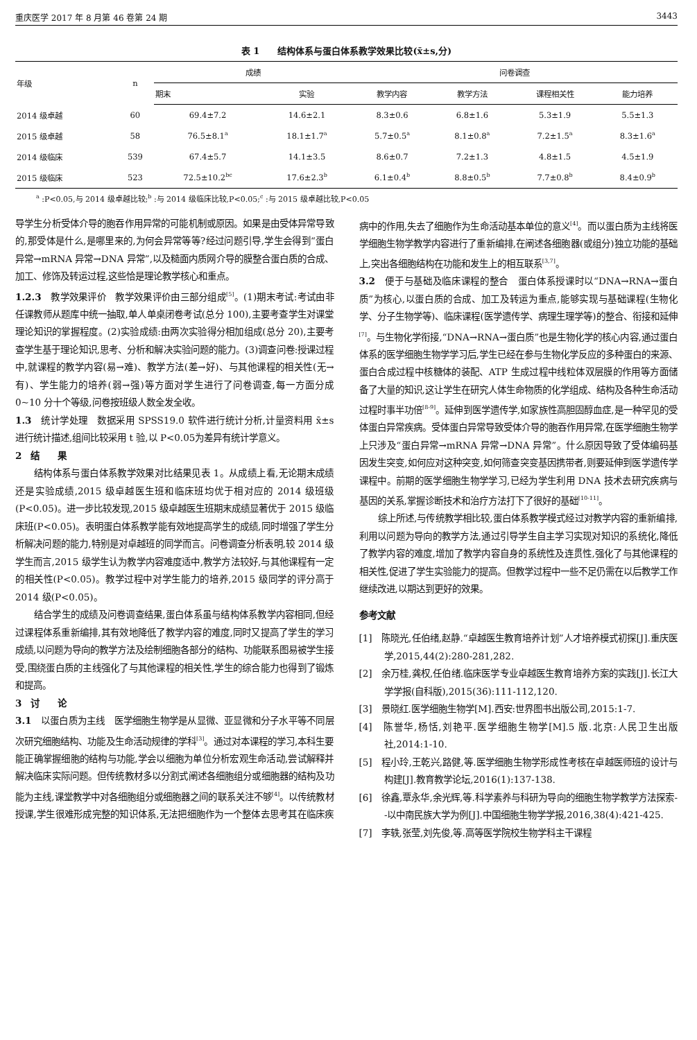重庆医学 2017 年 8 月第 46 卷第 24 期 3443
表 1　　结构体系与蛋白体系教学效果比较(x̄±s,分)
| 年级 | n | 成绩 | | 问卷调查 | | | |
| --- | --- | --- | --- | --- | --- | --- | --- |
| | | 期末 | 实验 | 教学内容 | 教学方法 | 课程相关性 | 能力培养 |
| 2014 级卓越 | 60 | 69.4±7.2 | 14.6±2.1 | 8.3±0.6 | 6.8±1.6 | 5.3±1.9 | 5.5±1.3 |
| 2015 级卓越 | 58 | 76.5±8.1<sup>a</sup> | 18.1±1.7<sup>a</sup> | 5.7±0.5<sup>a</sup> | 8.1±0.8<sup>a</sup> | 7.2±1.5<sup>a</sup> | 8.3±1.6<sup>a</sup> |
| 2014 级临床 | 539 | 67.4±5.7 | 14.1±3.5 | 8.6±0.7 | 7.2±1.3 | 4.8±1.5 | 4.5±1.9 |
| 2015 级临床 | 523 | 72.5±10.2<sup>bc</sup> | 17.6±2.3<sup>b</sup> | 6.1±0.4<sup>b</sup> | 8.8±0.5<sup>b</sup> | 7.7±0.8<sup>b</sup> | 8.4±0.9<sup>b</sup> |
<sup>a</sup> :P<0.05,与 2014 级卓越比较;<sup>b</sup> :与 2014 级临床比较,P<0.05;<sup>c</sup> :与 2015 级卓越比较,P<0.05
导学生分析受体介导的胞吞作用异常的可能机制或原因。如果是由受体异常导致的,那受体是什么,是哪里来的,为何会异常等等?经过问题引导,学生会得到“蛋白异常→mRNA 异常→DNA 异常”,以及糙面内质网介导的膜整合蛋白质的合成、加工、修饰及转运过程,这些恰是理论教学核心和重点。
1.2.3　教学效果评价　教学效果评价由三部分组成<sup>[5]</sup>。(1)期末考试:考试由非任课教师从题库中统一抽取,单人单桌闭卷考试(总分 100),主要考查学生对课堂理论知识的掌握程度。(2)实验成绩:由两次实验得分相加组成(总分 20),主要考查学生基于理论知识,思考、分析和解决实验问题的能力。(3)调查问卷:授课过程中,就课程的教学内容(易→难)、教学方法(差→好)、与其他课程的相关性(无→有)、学生能力的培养(弱→强)等方面对学生进行了问卷调查,每一方面分成 0~10 分十个等级,问卷按班级人数全发全收。
1.3　统计学处理　数据采用 SPSS19.0 软件进行统计分析,计量资料用 x̄±s 进行统计描述,组间比较采用 t 验,以 P<0.05为差异有统计学意义。
2　结　　果
结构体系与蛋白体系教学效果对比结果见表 1。从成绩上看,无论期末成绩还是实验成绩,2015 级卓越医生班和临床班均优于相对应的 2014 级班级(P<0.05)。进一步比较发现,2015 级卓越医生班期末成绩显著优于 2015 级临床班(P<0.05)。表明蛋白体系教学能有效地提高学生的成绩,同时增强了学生分析解决问题的能力,特别是对卓越班的同学而言。问卷调查分析表明,较 2014 级学生而言,2015 级学生认为教学内容难度适中,教学方法较好,与其他课程有一定的相关性(P<0.05)。教学过程中对学生能力的培养,2015 级同学的评分高于 2014 级(P<0.05)。
结合学生的成绩及问卷调查结果,蛋白体系虽与结构体系教学内容相同,但经过课程体系重新编排,其有效地降低了教学内容的难度,同时又提高了学生的学习成绩,以问题为导向的教学方法及绘制细胞各部分的结构、功能联系图易被学生接受,围绕蛋白质的主线强化了与其他课程的相关性,学生的综合能力也得到了锻炼和提高。
3　讨　　论
3.1　以蛋白质为主线　医学细胞生物学是从显微、亚显微和分子水平等不同层次研究细胞结构、功能及生命活动规律的学科<sup>[3]</sup>。通过对本课程的学习,本科生要能正确掌握细胞的结构与功能,学会以细胞为单位分析宏观生命活动,尝试解释并解决临床实际问题。但传统教材多以分割式阐述各细胞组分或细胞器的结构及功能为主线,课堂教学中对各细胞组分或细胞器之间的联系关注不够<sup>[4]</sup>。以传统教材授课,学生很难形成完整的知识体系,无法把细胞作为一个整体去思考其在临床疾病中的作用,失去了细胞作为生命活动基本单位的意义<sup>[4]</sup>。而以蛋白质为主线将医学细胞生物学教学内容进行了重新编排,在阐述各细胞器(或组分)独立功能的基础上,突出各细胞结构在功能和发生上的相互联系<sup>[3,7]</sup>。
3.2　便于与基础及临床课程的整合　蛋白体系授课时以“DNA→RNA→蛋白质”为核心,以蛋白质的合成、加工及转运为重点,能够实现与基础课程(生物化学、分子生物学等)、临床课程(医学遗传学、病理生理学等)的整合、衔接和延伸<sup>[7]</sup>。与生物化学衔接,“DNA→RNA→蛋白质”也是生物化学的核心内容,通过蛋白体系的医学细胞生物学学习后,学生已经在参与生物化学反应的多种蛋白的来源、蛋白合成过程中核糖体的装配、ATP 生成过程中线粒体双层膜的作用等方面储备了大量的知识,这让学生在研究人体生命物质的化学组成、结构及各种生命活动过程时事半功倍<sup>[8-9]</sup>。延伸到医学遗传学,如家族性高胆固醇血症,是一种罕见的受体蛋白异常疾病。受体蛋白异常导致受体介导的胞吞作用异常,在医学细胞生物学上只涉及“蛋白异常→mRNA 异常→DNA 异常”。什么原因导致了受体编码基因发生突变,如何应对这种突变,如何筛查突变基因携带者,则要延伸到医学遗传学课程中。前期的医学细胞生物学学习,已经为学生利用 DNA 技术去研究疾病与基因的关系,掌握诊断技术和治疗方法打下了很好的基础<sup>[10-11]</sup>。
综上所述,与传统教学相比较,蛋白体系教学模式经过对教学内容的重新编排,利用以问题为导向的教学方法,通过引导学生自主学习实现对知识的系统化,降低了教学内容的难度,增加了教学内容自身的系统性及连贯性,强化了与其他课程的相关性,促进了学生实验能力的提高。但教学过程中一些不足仍需在以后教学工作继续改进,以期达到更好的效果。
参考文献
[1]　陈晓光,任伯绪,赵静.“卓越医生教育培养计划”人才培养模式初探[J].重庆医学,2015,44(2):280-281,282.
[2]　余万桂,龚权,任伯绪.临床医学专业卓越医生教育培养方案的实践[J].长江大学学报(自科版),2015(36):111-112,120.
[3]　景晓红.医学细胞生物学[M].西安:世界图书出版公司,2015:1-7.
[4]　陈誉华,杨恬,刘艳平.医学细胞生物学[M].5 版.北京:人民卫生出版社,2014:1-10.
[5]　程小玲,王乾兴,路健,等.医学细胞生物学形成性考核在卓越医师班的设计与构建[J].教育教学论坛,2016(1):137-138.
[6]　徐鑫,覃永华,余光辉,等.科学素养与科研为导向的细胞生物学教学方法探索--以中南民族大学为例[J].中国细胞生物学学报,2016,38(4):421-425.
[7]　李轶,张莹,刘先俊,等.高等医学院校生物学科主干课程